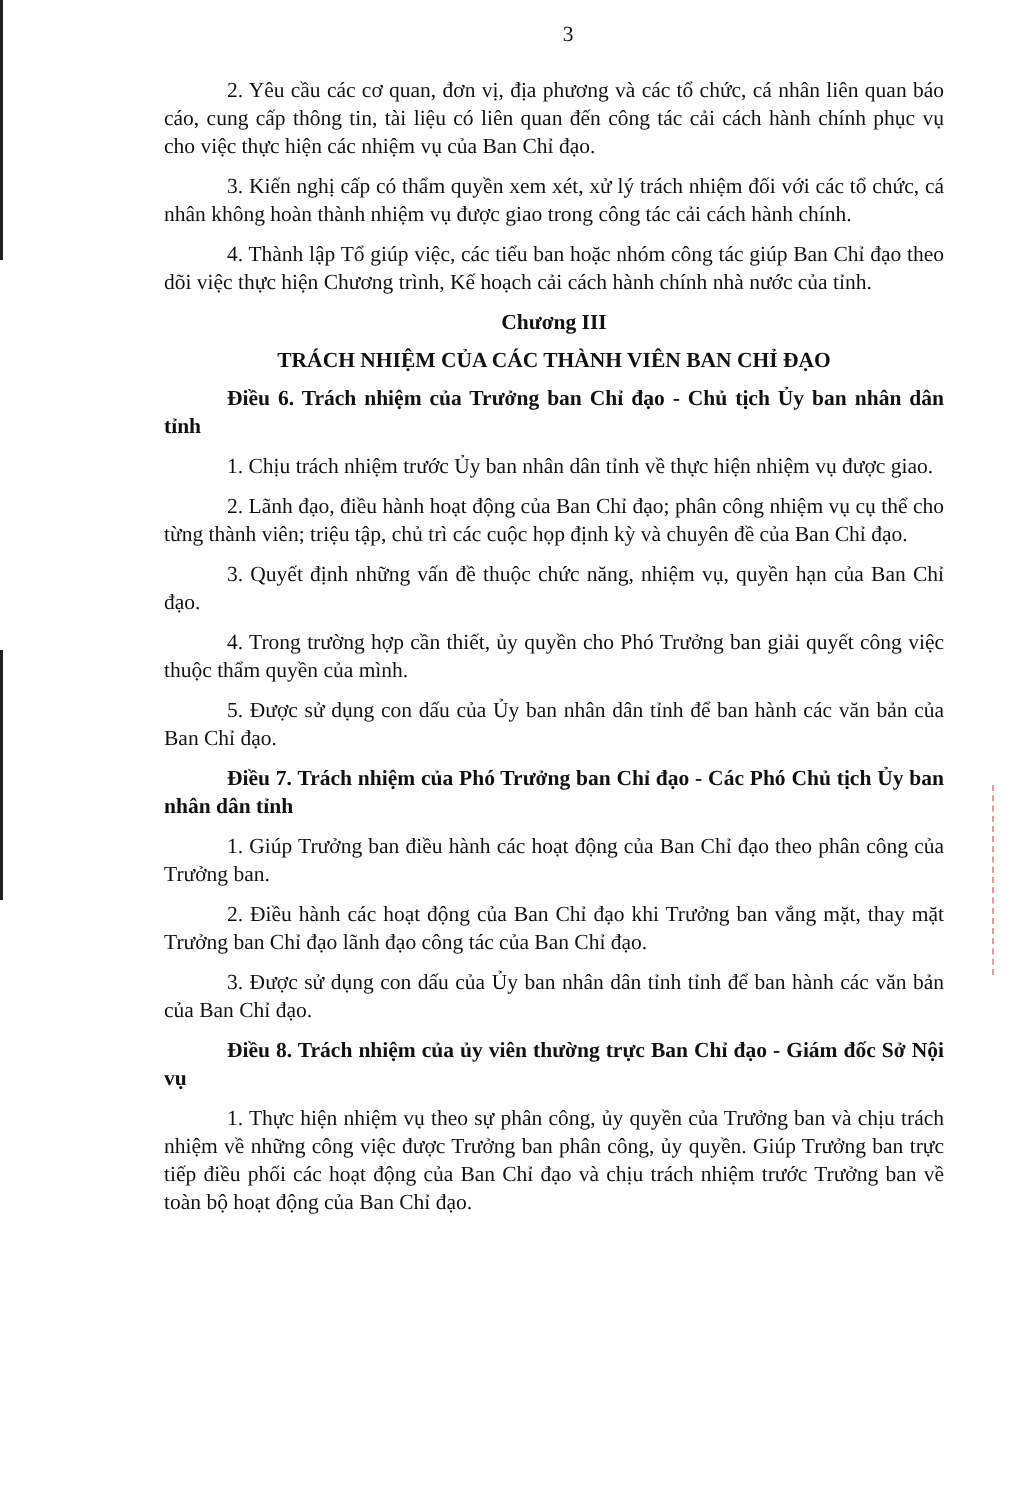3
2. Yêu cầu các cơ quan, đơn vị, địa phương và các tổ chức, cá nhân liên quan báo cáo, cung cấp thông tin, tài liệu có liên quan đến công tác cải cách hành chính phục vụ cho việc thực hiện các nhiệm vụ của Ban Chỉ đạo.
3. Kiến nghị cấp có thẩm quyền xem xét, xử lý trách nhiệm đối với các tổ chức, cá nhân không hoàn thành nhiệm vụ được giao trong công tác cải cách hành chính.
4. Thành lập Tổ giúp việc, các tiểu ban hoặc nhóm công tác giúp Ban Chỉ đạo theo dõi việc thực hiện Chương trình, Kế hoạch cải cách hành chính nhà nước của tỉnh.
Chương III
TRÁCH NHIỆM CỦA CÁC THÀNH VIÊN BAN CHỈ ĐẠO
Điều 6. Trách nhiệm của Trưởng ban Chỉ đạo - Chủ tịch Ủy ban nhân dân tỉnh
1. Chịu trách nhiệm trước Ủy ban nhân dân tỉnh về thực hiện nhiệm vụ được giao.
2. Lãnh đạo, điều hành hoạt động của Ban Chỉ đạo; phân công nhiệm vụ cụ thể cho từng thành viên; triệu tập, chủ trì các cuộc họp định kỳ và chuyên đề của Ban Chỉ đạo.
3. Quyết định những vấn đề thuộc chức năng, nhiệm vụ, quyền hạn của Ban Chỉ đạo.
4. Trong trường hợp cần thiết, ủy quyền cho Phó Trưởng ban giải quyết công việc thuộc thẩm quyền của mình.
5. Được sử dụng con dấu của Ủy ban nhân dân tỉnh để ban hành các văn bản của Ban Chỉ đạo.
Điều 7. Trách nhiệm của Phó Trưởng ban Chỉ đạo - Các Phó Chủ tịch Ủy ban nhân dân tỉnh
1. Giúp Trưởng ban điều hành các hoạt động của Ban Chỉ đạo theo phân công của Trưởng ban.
2. Điều hành các hoạt động của Ban Chỉ đạo khi Trưởng ban vắng mặt, thay mặt Trưởng ban Chỉ đạo lãnh đạo công tác của Ban Chỉ đạo.
3. Được sử dụng con dấu của Ủy ban nhân dân tỉnh tỉnh để ban hành các văn bản của Ban Chỉ đạo.
Điều 8. Trách nhiệm của ủy viên thường trực Ban Chỉ đạo - Giám đốc Sở Nội vụ
1. Thực hiện nhiệm vụ theo sự phân công, ủy quyền của Trưởng ban và chịu trách nhiệm về những công việc được Trưởng ban phân công, ủy quyền. Giúp Trưởng ban trực tiếp điều phối các hoạt động của Ban Chỉ đạo và chịu trách nhiệm trước Trưởng ban về toàn bộ hoạt động của Ban Chỉ đạo.